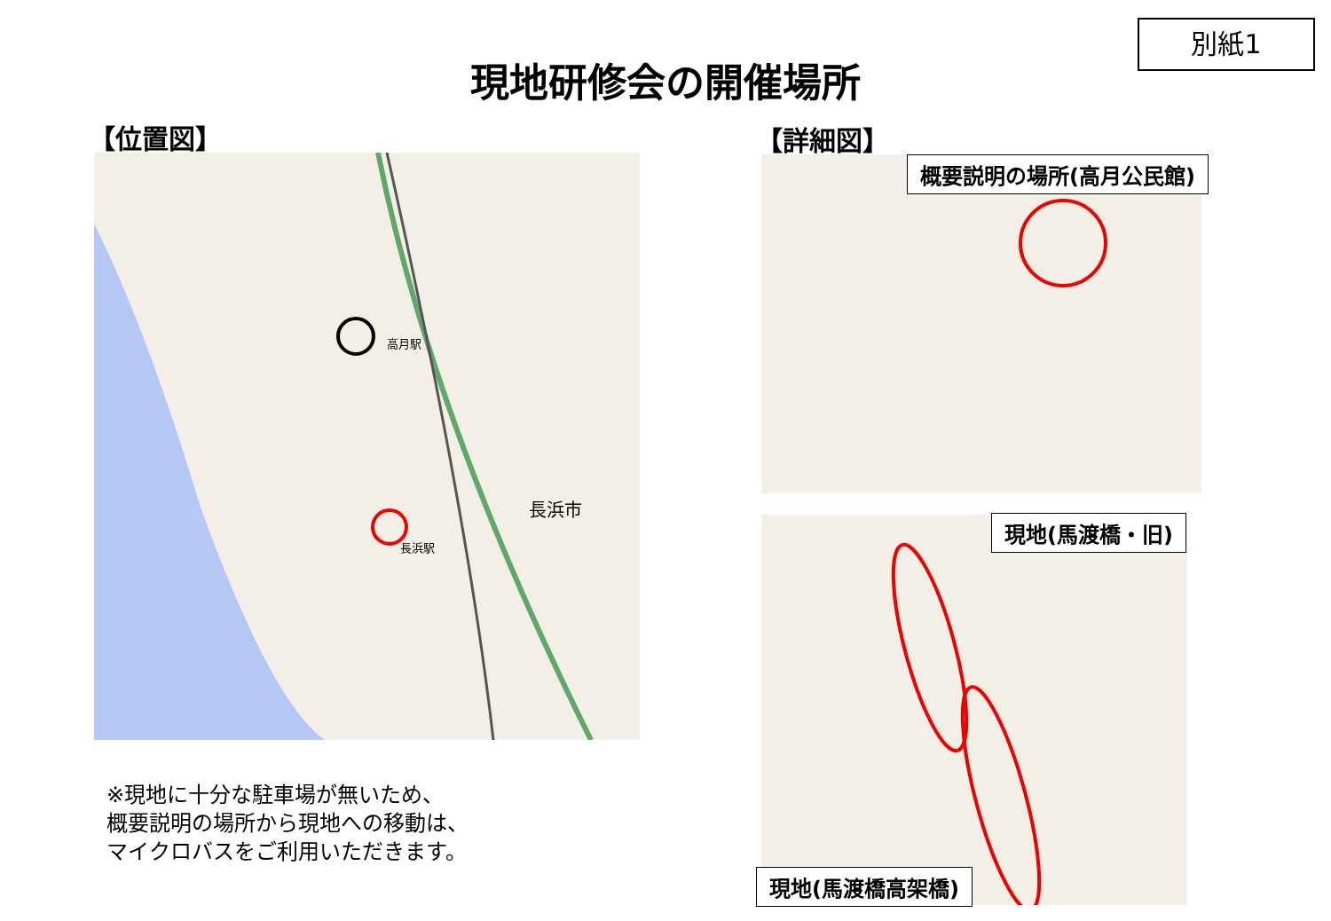別紙1
現地研修会の開催場所
【位置図】 【詳細図】
長浜市
高月駅
長浜駅
概要説明の場所(高月公民館)
現地(馬渡橋・旧)
現地(馬渡橋高架橋)
※現地に十分な駐車場が無いため、
概要説明の場所から現地への移動は、
マイクロバスをご利用いただきます。